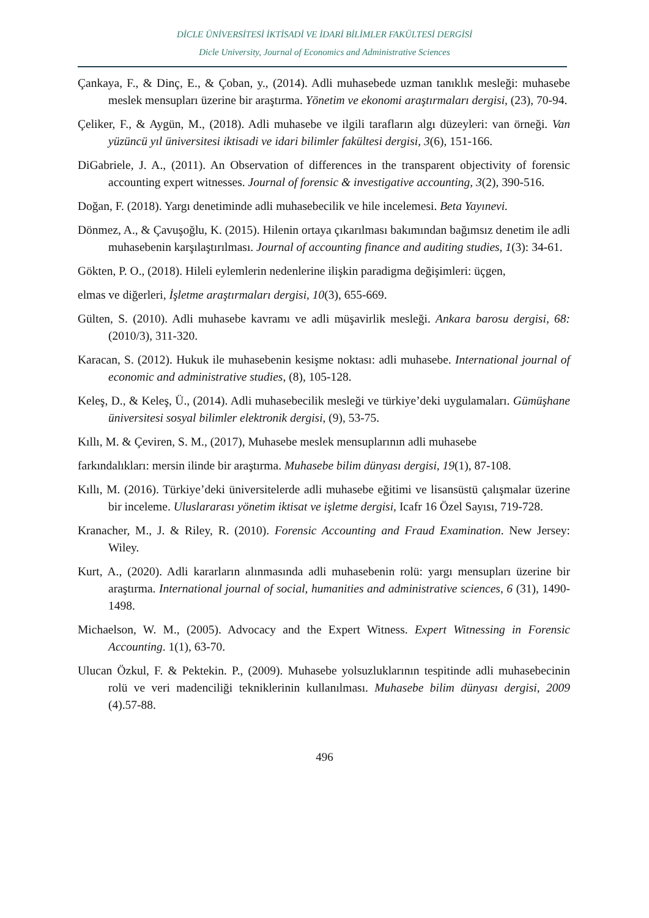DİCLE ÜNİVERSİTESİ İKTİSADİ VE İDARİ BİLİMLER FAKÜLTESİ DERGİSİ
Dicle University, Journal of Economics and Administrative Sciences
Çankaya, F., & Dinç, E., & Çoban, y., (2014). Adli muhasebede uzman tanıklık mesleği: muhasebe meslek mensupları üzerine bir araştırma. Yönetim ve ekonomi araştırmaları dergisi, (23), 70-94.
Çeliker, F., & Aygün, M., (2018). Adli muhasebe ve ilgili tarafların algı düzeyleri: van örneği. Van yüzüncü yıl üniversitesi iktisadi ve idari bilimler fakültesi dergisi, 3(6), 151-166.
DiGabriele, J. A., (2011). An Observation of differences in the transparent objectivity of forensic accounting expert witnesses. Journal of forensic & investigative accounting, 3(2), 390-516.
Doğan, F. (2018). Yargı denetiminde adli muhasebecilik ve hile incelemesi. Beta Yayınevi.
Dönmez, A., & Çavuşoğlu, K. (2015). Hilenin ortaya çıkarılması bakımından bağımsız denetim ile adli muhasebenin karşılaştırılması. Journal of accounting finance and auditing studies, 1(3): 34-61.
Gökten, P. O., (2018). Hileli eylemlerin nedenlerine ilişkin paradigma değişimleri: üçgen,
elmas ve diğerleri, İşletme araştırmaları dergisi, 10(3), 655-669.
Gülten, S. (2010). Adli muhasebe kavramı ve adli müşavirlik mesleği. Ankara barosu dergisi, 68:(2010/3), 311-320.
Karacan, S. (2012). Hukuk ile muhasebenin kesişme noktası: adli muhasebe. International journal of economic and administrative studies, (8), 105-128.
Keleş, D., & Keleş, Ü., (2014). Adli muhasebecilik mesleği ve türkiye’deki uygulamaları. Gümüşhane üniversitesi sosyal bilimler elektronik dergisi, (9), 53-75.
Kıllı, M. & Çeviren, S. M., (2017), Muhasebe meslek mensuplarının adli muhasebe
farkındalıkları: mersin ilinde bir araştırma. Muhasebe bilim dünyası dergisi, 19(1), 87-108.
Kıllı, M. (2016). Türkiye’deki üniversitelerde adli muhasebe eğitimi ve lisansüstü çalışmalar üzerine bir inceleme. Uluslararası yönetim iktisat ve işletme dergisi, Icafr 16 Özel Sayısı, 719-728.
Kranacher, M., J. & Riley, R. (2010). Forensic Accounting and Fraud Examination. New Jersey: Wiley.
Kurt, A., (2020). Adli kararların alınmasında adli muhasebenin rolü: yargı mensupları üzerine bir araştırma. International journal of social, humanities and administrative sciences, 6 (31), 1490-1498.
Michaelson, W. M., (2005). Advocacy and the Expert Witness. Expert Witnessing in Forensic Accounting. 1(1), 63-70.
Ulucan Özkul, F. & Pektekin. P., (2009). Muhasebe yolsuzluklarının tespitinde adli muhasebecinin rolü ve veri madenciliği tekniklerinin kullanılması. Muhasebe bilim dünyası dergisi, 2009 (4).57-88.
496